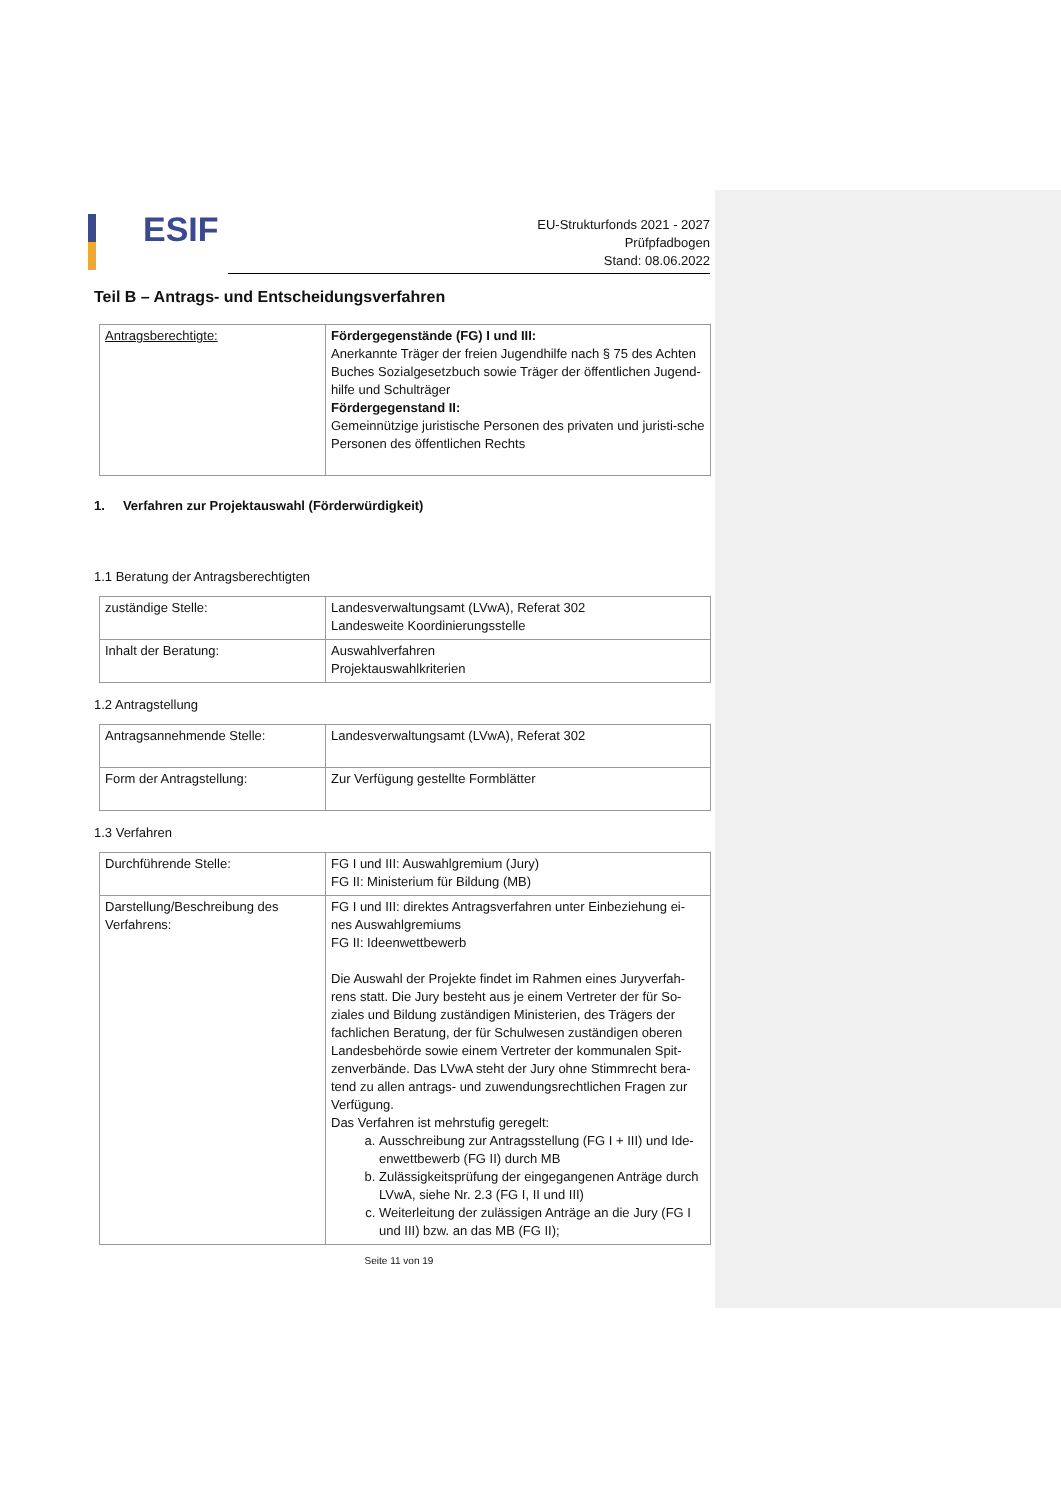ESIF
EU-Strukturfonds 2021 - 2027
Prüfpfadbogen
Stand: 08.06.2022
Teil B – Antrags- und Entscheidungsverfahren
| Antragsberechtigte: | Fördergegenstände (FG) I und III: Anerkannte Träger der freien Jugendhilfe nach § 75 des Achten Buches Sozialgesetzbuch sowie Träger der öffentlichen Jugend-hilfe und Schulträger Fördergegenstand II: Gemeinnützige juristische Personen des privaten und juristi-sche Personen des öffentlichen Rechts |
1. Verfahren zur Projektauswahl (Förderwürdigkeit)
1.1 Beratung der Antragsberechtigten
| zuständige Stelle: | Landesverwaltungsamt (LVwA), Referat 302 Landesweite Koordinierungsstelle |
| Inhalt der Beratung: | Auswahlverfahren Projektauswahlkriterien |
1.2 Antragstellung
| Antragsannehmende Stelle: | Landesverwaltungsamt (LVwA), Referat 302 |
| Form der Antragstellung: | Zur Verfügung gestellte Formblätter |
1.3 Verfahren
| Durchführende Stelle: | FG I und III: Auswahlgremium (Jury) FG II: Ministerium für Bildung (MB) |
| Darstellung/Beschreibung des Verfahrens: | FG I und III: direktes Antragsverfahren unter Einbeziehung ei-nes Auswahlgremiums FG II: Ideenwettbewerb Die Auswahl der Projekte findet im Rahmen eines Juryverfah-rens statt. Die Jury besteht aus je einem Vertreter der für So-ziales und Bildung zuständigen Ministerien, des Trägers der fachlichen Beratung, der für Schulwesen zuständigen oberen Landesbehörde sowie einem Vertreter der kommunalen Spit-zenverbände. Das LVwA steht der Jury ohne Stimmrecht bera-tend zu allen antrags- und zuwendungsrechtlichen Fragen zur Verfügung. Das Verfahren ist mehrstufig geregelt: a. Ausschreibung zur Antragsstellung (FG I + III) und Ide-enwettbewerb (FG II) durch MB b. Zulässigkeitsprüfung der eingegangenen Anträge durch LVwA, siehe Nr. 2.3 (FG I, II und III) c. Weiterleitung der zulässigen Anträge an die Jury (FG I und III) bzw. an das MB (FG II); |
Seite 11 von 19